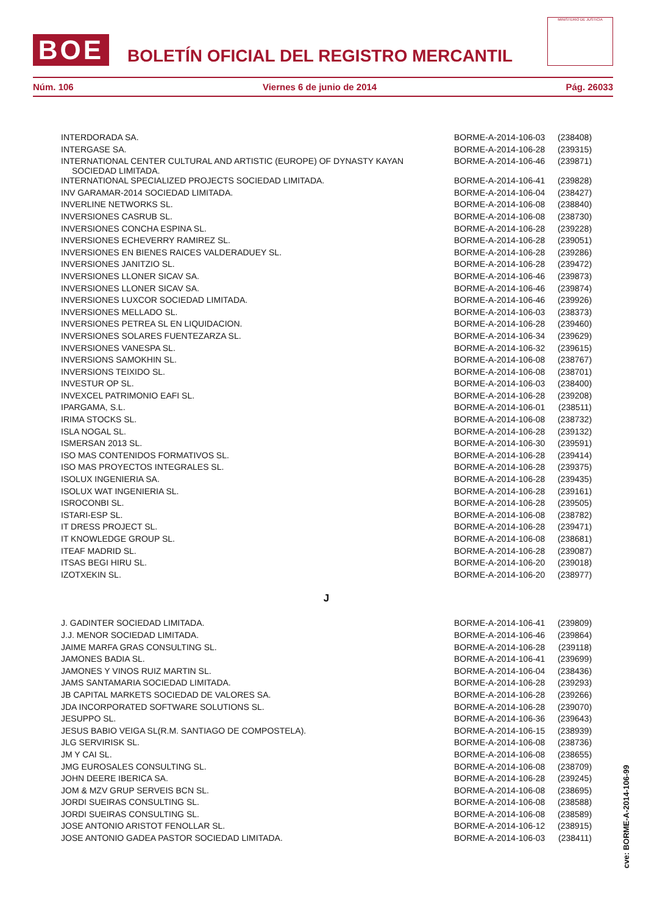BOE
BOLETÍN OFICIAL DEL REGISTRO MERCANTIL
MINISTERIO DE JUSTICIA
Núm. 106 Viernes 6 de junio de 2014 Pág. 26033
| INTERDORADA SA. | BORME-A-2014-106-03 | (238408) |
| INTERGASE SA. | BORME-A-2014-106-28 | (239315) |
| INTERNATIONAL CENTER CULTURAL AND ARTISTIC (EUROPE) OF DYNASTY KAYAN SOCIEDAD LIMITADA. | BORME-A-2014-106-46 | (239871) |
| INTERNATIONAL SPECIALIZED PROJECTS SOCIEDAD LIMITADA. | BORME-A-2014-106-41 | (239828) |
| INV GARAMAR-2014 SOCIEDAD LIMITADA. | BORME-A-2014-106-04 | (238427) |
| INVERLINE NETWORKS SL. | BORME-A-2014-106-08 | (238840) |
| INVERSIONES CASRUB SL. | BORME-A-2014-106-08 | (238730) |
| INVERSIONES CONCHA ESPINA SL. | BORME-A-2014-106-28 | (239228) |
| INVERSIONES ECHEVERRY RAMIREZ SL. | BORME-A-2014-106-28 | (239051) |
| INVERSIONES EN BIENES RAICES VALDERADUEY SL. | BORME-A-2014-106-28 | (239286) |
| INVERSIONES JANITZIO SL. | BORME-A-2014-106-28 | (239472) |
| INVERSIONES LLONER SICAV SA. | BORME-A-2014-106-46 | (239873) |
| INVERSIONES LLONER SICAV SA. | BORME-A-2014-106-46 | (239874) |
| INVERSIONES LUXCOR SOCIEDAD LIMITADA. | BORME-A-2014-106-46 | (239926) |
| INVERSIONES MELLADO SL. | BORME-A-2014-106-03 | (238373) |
| INVERSIONES PETREA SL EN LIQUIDACION. | BORME-A-2014-106-28 | (239460) |
| INVERSIONES SOLARES FUENTEZARZA SL. | BORME-A-2014-106-34 | (239629) |
| INVERSIONES VANESPA SL. | BORME-A-2014-106-32 | (239615) |
| INVERSIONS SAMOKHIN SL. | BORME-A-2014-106-08 | (238767) |
| INVERSIONS TEIXIDO SL. | BORME-A-2014-106-08 | (238701) |
| INVESTUR OP SL. | BORME-A-2014-106-03 | (238400) |
| INVEXCEL PATRIMONIO EAFI SL. | BORME-A-2014-106-28 | (239208) |
| IPARGAMA, S.L. | BORME-A-2014-106-01 | (238511) |
| IRIMA STOCKS SL. | BORME-A-2014-106-08 | (238732) |
| ISLA NOGAL SL. | BORME-A-2014-106-28 | (239132) |
| ISMERSAN 2013 SL. | BORME-A-2014-106-30 | (239591) |
| ISO MAS CONTENIDOS FORMATIVOS SL. | BORME-A-2014-106-28 | (239414) |
| ISO MAS PROYECTOS INTEGRALES SL. | BORME-A-2014-106-28 | (239375) |
| ISOLUX INGENIERIA SA. | BORME-A-2014-106-28 | (239435) |
| ISOLUX WAT INGENIERIA SL. | BORME-A-2014-106-28 | (239161) |
| ISROCONBI SL. | BORME-A-2014-106-28 | (239505) |
| ISTARI-ESP SL. | BORME-A-2014-106-08 | (238782) |
| IT DRESS PROJECT SL. | BORME-A-2014-106-28 | (239471) |
| IT KNOWLEDGE GROUP SL. | BORME-A-2014-106-08 | (238681) |
| ITEAF MADRID SL. | BORME-A-2014-106-28 | (239087) |
| ITSAS BEGI HIRU SL. | BORME-A-2014-106-20 | (239018) |
| IZOTXEKIN SL. | BORME-A-2014-106-20 | (238977) |
| J | | |
| J. GADINTER SOCIEDAD LIMITADA. | BORME-A-2014-106-41 | (239809) |
| J.J. MENOR SOCIEDAD LIMITADA. | BORME-A-2014-106-46 | (239864) |
| JAIME MARFA GRAS CONSULTING SL. | BORME-A-2014-106-28 | (239118) |
| JAMONES BADIA SL. | BORME-A-2014-106-41 | (239699) |
| JAMONES Y VINOS RUIZ MARTIN SL. | BORME-A-2014-106-04 | (238436) |
| JAMS SANTAMARIA SOCIEDAD LIMITADA. | BORME-A-2014-106-28 | (239293) |
| JB CAPITAL MARKETS SOCIEDAD DE VALORES SA. | BORME-A-2014-106-28 | (239266) |
| JDA INCORPORATED SOFTWARE SOLUTIONS SL. | BORME-A-2014-106-28 | (239070) |
| JESUPPO SL. | BORME-A-2014-106-36 | (239643) |
| JESUS BABIO VEIGA SL(R.M. SANTIAGO DE COMPOSTELA). | BORME-A-2014-106-15 | (238939) |
| JLG SERVIRISK SL. | BORME-A-2014-106-08 | (238736) |
| JM Y CAI SL. | BORME-A-2014-106-08 | (238655) |
| JMG EUROSALES CONSULTING SL. | BORME-A-2014-106-08 | (238709) |
| JOHN DEERE IBERICA SA. | BORME-A-2014-106-28 | (239245) |
| JOM & MZV GRUP SERVEIS BCN SL. | BORME-A-2014-106-08 | (238695) |
| JORDI SUEIRAS CONSULTING SL. | BORME-A-2014-106-08 | (238588) |
| JORDI SUEIRAS CONSULTING SL. | BORME-A-2014-106-08 | (238589) |
| JOSE ANTONIO ARISTOT FENOLLAR SL. | BORME-A-2014-106-12 | (238915) |
| JOSE ANTONIO GADEA PASTOR SOCIEDAD LIMITADA. | BORME-A-2014-106-03 | (238411) |
cve: BORME-A-2014-106-99